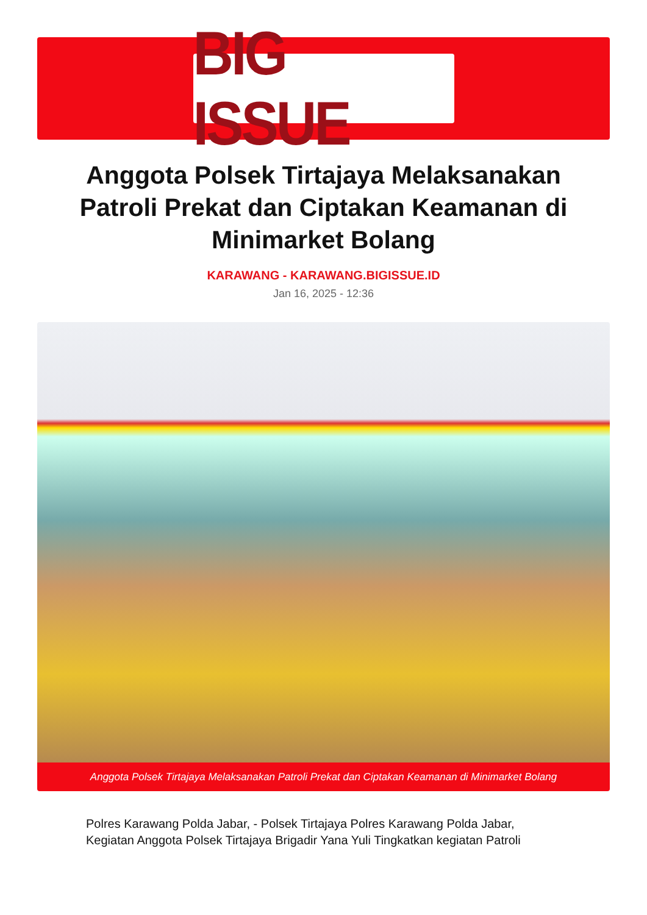BIG ISSUE
Anggota Polsek Tirtajaya Melaksanakan Patroli Prekat dan Ciptakan Keamanan di Minimarket Bolang
KARAWANG - KARAWANG.BIGISSUE.ID
Jan 16, 2025 - 12:36
Anggota Polsek Tirtajaya Melaksanakan Patroli Prekat dan Ciptakan Keamanan di Minimarket Bolang
Polres Karawang Polda Jabar, - Polsek Tirtajaya Polres Karawang Polda Jabar, Kegiatan Anggota Polsek Tirtajaya Brigadir Yana Yuli Tingkatkan kegiatan Patroli